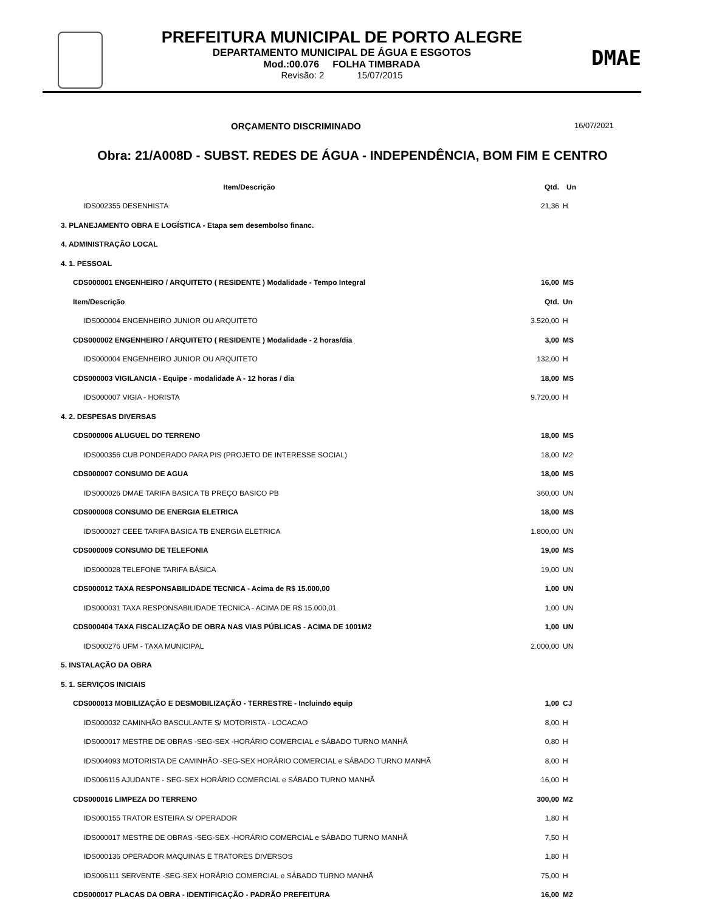PREFEITURA MUNICIPAL DE PORTO ALEGRE
DEPARTAMENTO MUNICIPAL DE ÁGUA E ESGOTOS
Mod.:00.076 FOLHA TIMBRADA
Revisão: 2 15/07/2015
DMAE
ORÇAMENTO DISCRIMINADO 16/07/2021
Obra: 21/A008D - SUBST. REDES DE ÁGUA - INDEPENDÊNCIA, BOM FIM E CENTRO
| Item/Descrição | Qtd. | Un |
| --- | --- | --- |
| IDS002355 DESENHISTA | 21,36 | H |
| 3. PLANEJAMENTO OBRA E LOGÍSTICA - Etapa sem desembolso financ. | | |
| 4. ADMINISTRAÇÃO LOCAL | | |
| 4. 1. PESSOAL | | |
| CDS000001 ENGENHEIRO / ARQUITETO ( RESIDENTE ) Modalidade - Tempo Integral | 16,00 | MS |
| Item/Descrição | Qtd. | Un |
| IDS000004 ENGENHEIRO JUNIOR OU ARQUITETO | 3.520,00 | H |
| CDS000002 ENGENHEIRO / ARQUITETO ( RESIDENTE ) Modalidade - 2 horas/dia | 3,00 | MS |
| IDS000004 ENGENHEIRO JUNIOR OU ARQUITETO | 132,00 | H |
| CDS000003 VIGILANCIA - Equipe - modalidade A - 12 horas / dia | 18,00 | MS |
| IDS000007 VIGIA - HORISTA | 9.720,00 | H |
| 4. 2. DESPESAS DIVERSAS | | |
| CDS000006 ALUGUEL DO TERRENO | 18,00 | MS |
| IDS000356 CUB PONDERADO PARA PIS (PROJETO DE INTERESSE SOCIAL) | 18,00 | M2 |
| CDS000007 CONSUMO DE AGUA | 18,00 | MS |
| IDS000026 DMAE TARIFA BASICA TB PREÇO BASICO PB | 360,00 | UN |
| CDS000008 CONSUMO DE ENERGIA ELETRICA | 18,00 | MS |
| IDS000027 CEEE TARIFA BASICA TB ENERGIA ELETRICA | 1.800,00 | UN |
| CDS000009 CONSUMO DE TELEFONIA | 19,00 | MS |
| IDS000028 TELEFONE TARIFA BÁSICA | 19,00 | UN |
| CDS000012 TAXA RESPONSABILIDADE TECNICA - Acima de R$ 15.000,00 | 1,00 | UN |
| IDS000031 TAXA RESPONSABILIDADE TECNICA - ACIMA DE R$ 15.000,01 | 1,00 | UN |
| CDS000404 TAXA FISCALIZAÇÃO DE OBRA NAS VIAS PÚBLICAS - ACIMA DE 1001M2 | 1,00 | UN |
| IDS000276 UFM - TAXA MUNICIPAL | 2.000,00 | UN |
| 5. INSTALAÇÃO DA OBRA | | |
| 5. 1. SERVIÇOS INICIAIS | | |
| CDS000013 MOBILIZAÇÃO E DESMOBILIZAÇÃO - TERRESTRE - Incluindo equip | 1,00 | CJ |
| IDS000032 CAMINHÃO BASCULANTE S/ MOTORISTA - LOCACAO | 8,00 | H |
| IDS000017 MESTRE DE OBRAS -SEG-SEX -HORÁRIO COMERCIAL e SÁBADO TURNO MANHÃ | 0,80 | H |
| IDS004093 MOTORISTA DE CAMINHÃO -SEG-SEX HORÁRIO COMERCIAL e SÁBADO TURNO MANHÃ | 8,00 | H |
| IDS006115 AJUDANTE - SEG-SEX HORÁRIO COMERCIAL e SÁBADO TURNO MANHÃ | 16,00 | H |
| CDS000016 LIMPEZA DO TERRENO | 300,00 | M2 |
| IDS000155 TRATOR ESTEIRA S/ OPERADOR | 1,80 | H |
| IDS000017 MESTRE DE OBRAS -SEG-SEX -HORÁRIO COMERCIAL e SÁBADO TURNO MANHÃ | 7,50 | H |
| IDS000136 OPERADOR MAQUINAS E TRATORES DIVERSOS | 1,80 | H |
| IDS006111 SERVENTE -SEG-SEX HORÁRIO COMERCIAL e SÁBADO TURNO MANHÃ | 75,00 | H |
| CDS000017 PLACAS DA OBRA - IDENTIFICAÇÃO - PADRÃO PREFEITURA | 16,00 | M2 |